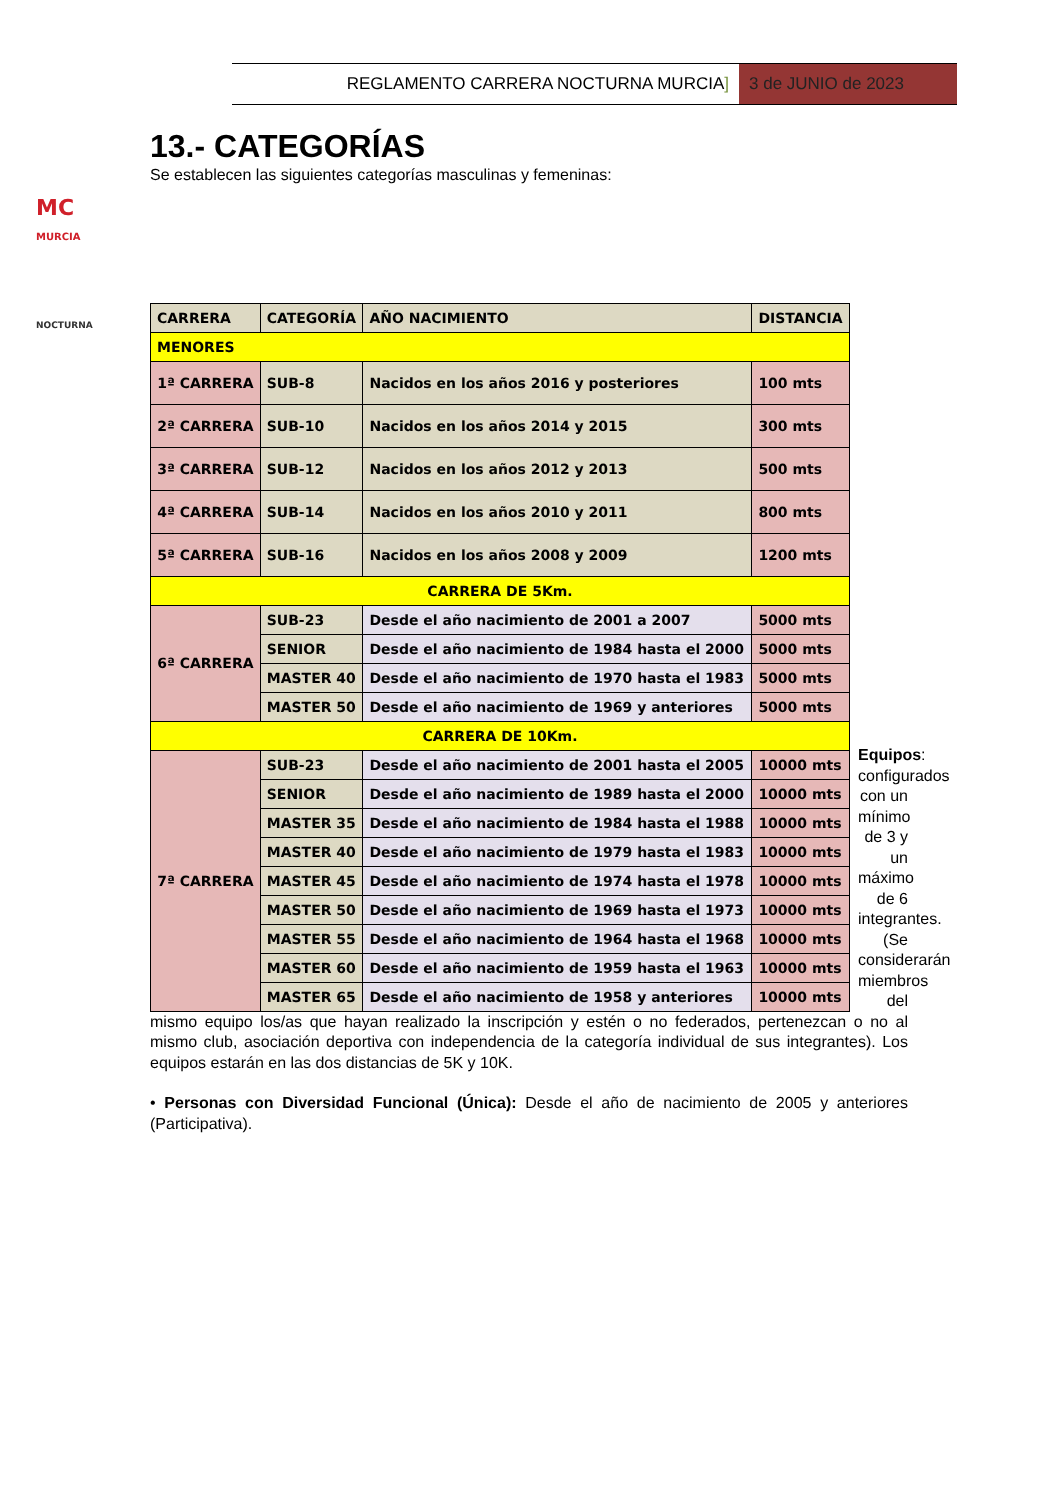REGLAMENTO CARRERA NOCTURNA MURCIA]
3 de JUNIO de 2023
MC
MURCIA
NOCTURNA
13.- CATEGORÍAS
Se establecen las siguientes categorías masculinas y femeninas:
| CARRERA | CATEGORÍA | AÑO NACIMIENTO | DISTANCIA |
| --- | --- | --- | --- |
| MENORES | | | |
| 1ª CARRERA | SUB-8 | Nacidos en los años 2016 y posteriores | 100 mts |
| 2ª CARRERA | SUB-10 | Nacidos en los años 2014 y 2015 | 300 mts |
| 3ª CARRERA | SUB-12 | Nacidos en los años 2012 y 2013 | 500 mts |
| 4ª CARRERA | SUB-14 | Nacidos en los años 2010 y 2011 | 800 mts |
| 5ª CARRERA | SUB-16 | Nacidos en los años 2008 y 2009 | 1200 mts |
| CARRERA DE 5Km. | | | |
| 6ª CARRERA | SUB-23 | Desde el año nacimiento de 2001 a 2007 | 5000 mts |
| | SENIOR | Desde el año nacimiento de 1984 hasta el 2000 | 5000 mts |
| | MASTER 40 | Desde el año nacimiento de 1970 hasta el 1983 | 5000 mts |
| | MASTER 50 | Desde el año nacimiento de 1969 y anteriores | 5000 mts |
| CARRERA DE 10Km. | | | |
| 7ª CARRERA | SUB-23 | Desde el año nacimiento de 2001 hasta el 2005 | 10000 mts |
| | SENIOR | Desde el año nacimiento de 1989 hasta el 2000 | 10000 mts |
| | MASTER 35 | Desde el año nacimiento de 1984 hasta el 1988 | 10000 mts |
| | MASTER 40 | Desde el año nacimiento de 1979 hasta el 1983 | 10000 mts |
| | MASTER 45 | Desde el año nacimiento de 1974 hasta el 1978 | 10000 mts |
| | MASTER 50 | Desde el año nacimiento de 1969 hasta el 1973 | 10000 mts |
| | MASTER 55 | Desde el año nacimiento de 1964 hasta el 1968 | 10000 mts |
| | MASTER 60 | Desde el año nacimiento de 1959 hasta el 1963 | 10000 mts |
| | MASTER 65 | Desde el año nacimiento de 1958 y anteriores | 10000 mts |
Equipos: configurados con un mínimo de 3 y un máximo de 6 integrantes. (Se considerarán miembros del
mismo equipo los/as que hayan realizado la inscripción y estén o no federados, pertenezcan o no al mismo club, asociación deportiva con independencia de la categoría individual de sus integrantes). Los equipos estarán en las dos distancias de 5K y 10K.
• Personas con Diversidad Funcional (Única): Desde el año de nacimiento de 2005 y anteriores (Participativa).